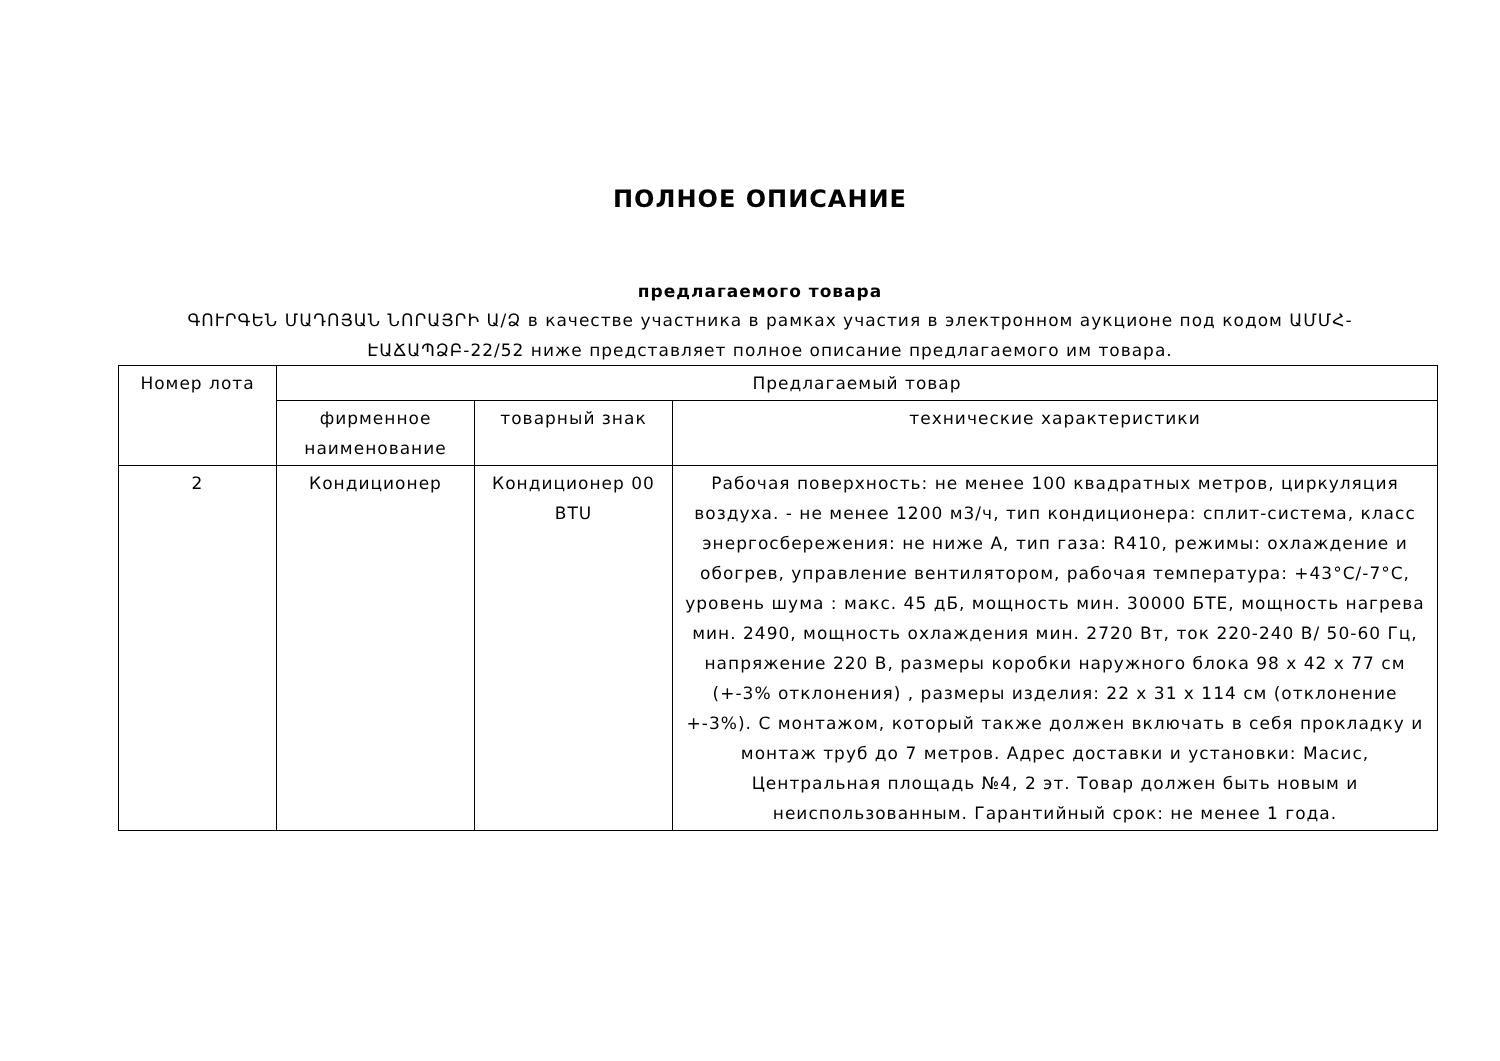ПОЛНОЕ ОПИСАНИЕ
предлагаемого товара
ԳՈՒՐԳԵՆ ՄԱԴՈՅԱՆ ՆՈՐԱՅՐԻ Ա/Ձ в качестве участника в рамках участия в электронном аукционе под кодом ԱՄՄՀ-ԷԱՃԱՊՁԲ-22/52 ниже представляет полное описание предлагаемого им товара.
| Номер лота | Предлагаемый товар | | |
| --- | --- | --- | --- |
| | фирменное наименование | товарный знак | технические характеристики |
| 2 | Кондиционер | Кондиционер 00 BTU | Рабочая поверхность: не менее 100 квадратных метров, циркуляция воздуха. - не менее 1200 м3/ч, тип кондиционера: сплит-система, класс энергосбережения: не ниже A, тип газа: R410, режимы: охлаждение и обогрев, управление вентилятором, рабочая температура: +43°C/-7°C, уровень шума : макс. 45 дБ, мощность мин. 30000 БТЕ, мощность нагрева мин. 2490, мощность охлаждения мин. 2720 Вт, ток 220-240 В/ 50-60 Гц, напряжение 220 В, размеры коробки наружного блока 98 x 42 x 77 см (+-3% отклонения) , размеры изделия: 22 x 31 x 114 см (отклонение +-3%). С монтажом, который также должен включать в себя прокладку и монтаж труб до 7 метров. Адрес доставки и установки: Масис, Центральная площадь №4, 2 эт. Товар должен быть новым и неиспользованным. Гарантийный срок: не менее 1 года. |